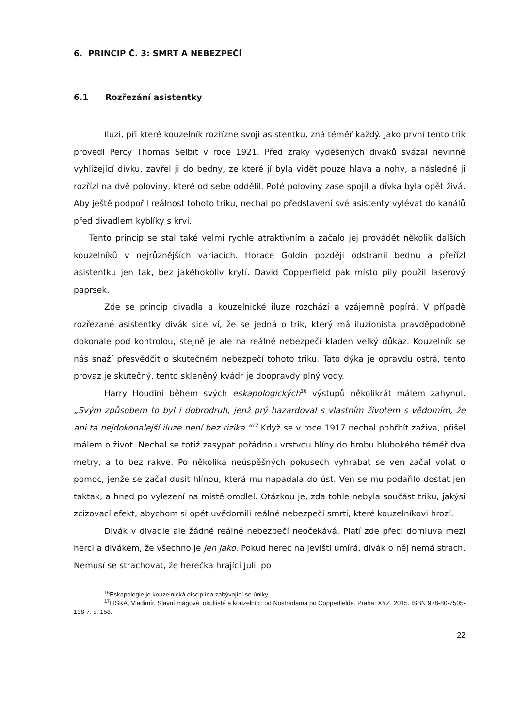6. PRINCIP Č. 3: SMRT A NEBEZPEČÍ
6.1 Rozřezání asistentky
Iluzi, při které kouzelník rozřízne svoji asistentku, zná téměř každý. Jako první tento trik provedl Percy Thomas Selbit v roce 1921. Před zraky vyděšených diváků svázal nevinně vyhlížející dívku, zavřel ji do bedny, ze které jí byla vidět pouze hlava a nohy, a následně ji rozřízl na dvě poloviny, které od sebe oddělil. Poté poloviny zase spojil a dívka byla opět živá. Aby ještě podpořil reálnost tohoto triku, nechal po představení své asistenty vylévat do kanálů před divadlem kyblíky s krví.
Tento princip se stal také velmi rychle atraktivním a začalo jej provádět několik dalších kouzelníků v nejrůznějších variacích. Horace Goldin později odstranil bednu a přeřízl asistentku jen tak, bez jakéhokoliv krytí. David Copperfield pak místo pily použil laserový paprsek.
Zde se princip divadla a kouzelnické iluze rozchází a vzájemně popírá. V případě rozřezané asistentky divák sice ví, že se jedná o trik, který má iluzionista pravděpodobně dokonale pod kontrolou, stejně je ale na reálné nebezpečí kladen velký důkaz. Kouzelník se nás snaží přesvědčit o skutečném nebezpečí tohoto triku. Tato dýka je opravdu ostrá, tento provaz je skutečný, tento skleněný kvádr je doopravdy plný vody.
Harry Houdini během svých eskapologických<sup>16</sup> výstupů několikrát málem zahynul. „Svým způsobem to byl i dobrodruh, jenž prý hazardoval s vlastním životem s vědomím, že ani ta nejdokonalejší iluze není bez rizika.“<sup>17</sup> Když se v roce 1917 nechal pohřbít zaživa, přišel málem o život. Nechal se totiž zasypat pořádnou vrstvou hlíny do hrobu hlubokého téměř dva metry, a to bez rakve. Po několika neúspěšných pokusech vyhrabat se ven začal volat o pomoc, jenže se začal dusit hlínou, která mu napadala do úst. Ven se mu podařilo dostat jen taktak, a hned po vylezení na místě omdlel. Otázkou je, zda tohle nebyla součást triku, jakýsi zcizovací efekt, abychom si opět uvědomili reálné nebezpečí smrti, které kouzelníkovi hrozí.
Divák v divadle ale žádné reálné nebezpečí neočekává. Platí zde přeci domluva mezi herci a divákem, že všechno je jen jako. Pokud herec na jevišti umírá, divák o něj nemá strach. Nemusí se strachovat, že herečka hrající Julii po
<sup>16</sup> Eskapologie je kouzelnická disciplína zabývající se úniky.
<sup>17</sup> LIŠKA, Vladimír. Slavní mágové, okultisté a kouzelníci: od Nostradama po Copperfielda. Praha: XYZ, 2015. ISBN 978-80-7505-138-7. s. 158.
22